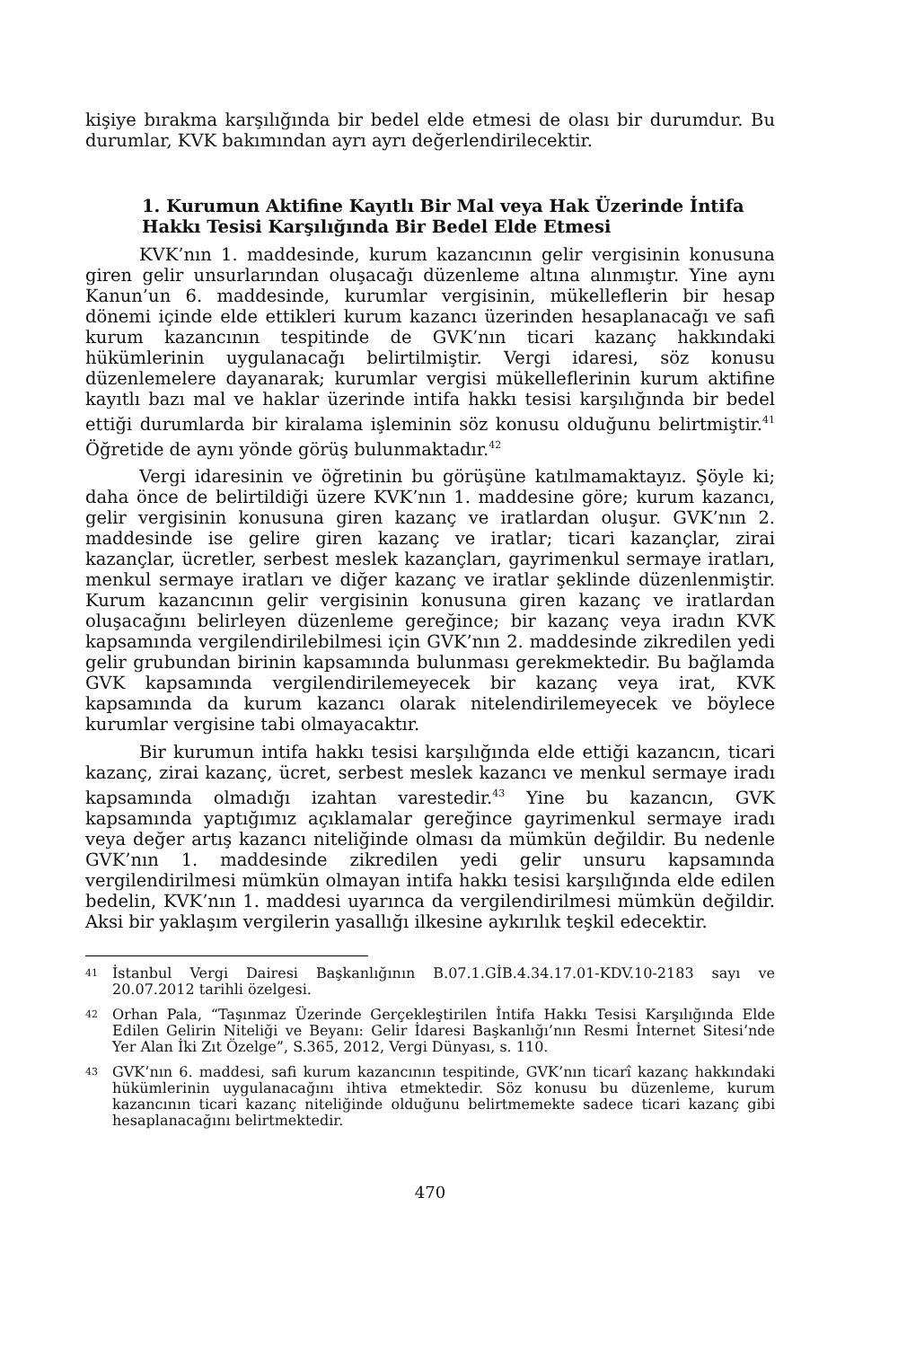kişiye bırakma karşılığında bir bedel elde etmesi de olası bir durumdur. Bu durumlar, KVK bakımından ayrı ayrı değerlendirilecektir.
1. Kurumun Aktifine Kayıtlı Bir Mal veya Hak Üzerinde İntifa Hakkı Tesisi Karşılığında Bir Bedel Elde Etmesi
KVK’nın 1. maddesinde, kurum kazancının gelir vergisinin konusuna giren gelir unsurlarından oluşacağı düzenleme altına alınmıştır. Yine aynı Kanun’un 6. maddesinde, kurumlar vergisinin, mükelleflerin bir hesap dönemi içinde elde ettikleri kurum kazancı üzerinden hesaplanacağı ve safi kurum kazancının tespitinde de GVK’nın ticari kazanç hakkındaki hükümlerinin uygulanacağı belirtilmiştir. Vergi idaresi, söz konusu düzenlemelere dayanarak; kurumlar vergisi mükelleflerinin kurum aktifine kayıtlı bazı mal ve haklar üzerinde intifa hakkı tesisi karşılığında bir bedel ettiği durumlarda bir kiralama işleminin söz konusu olduğunu belirtmiştir.<sup>41</sup> Öğretide de aynı yönde görüş bulunmaktadır.<sup>42</sup>
Vergi idaresinin ve öğretinin bu görüşüne katılmamaktayız. Şöyle ki; daha önce de belirtildiği üzere KVK’nın 1. maddesine göre; kurum kazancı, gelir vergisinin konusuna giren kazanç ve iratlardan oluşur. GVK’nın 2. maddesinde ise gelire giren kazanç ve iratlar; ticari kazançlar, zirai kazançlar, ücretler, serbest meslek kazançları, gayrimenkul sermaye iratları, menkul sermaye iratları ve diğer kazanç ve iratlar şeklinde düzenlenmiştir. Kurum kazancının gelir vergisinin konusuna giren kazanç ve iratlardan oluşacağını belirleyen düzenleme gereğince; bir kazanç veya iradın KVK kapsamında vergilendirilebilmesi için GVK’nın 2. maddesinde zikredilen yedi gelir grubundan birinin kapsamında bulunması gerekmektedir. Bu bağlamda GVK kapsamında vergilendirilemeyecek bir kazanç veya irat, KVK kapsamında da kurum kazancı olarak nitelendirilemeyecek ve böylece kurumlar vergisine tabi olmayacaktır.
Bir kurumun intifa hakkı tesisi karşılığında elde ettiği kazancın, ticari kazanç, zirai kazanç, ücret, serbest meslek kazancı ve menkul sermaye iradı kapsamında olmadığı izahtan varestedir.<sup>43</sup> Yine bu kazancın, GVK kapsamında yaptığımız açıklamalar gereğince gayrimenkul sermaye iradı veya değer artış kazancı niteliğinde olması da mümkün değildir. Bu nedenle GVK’nın 1. maddesinde zikredilen yedi gelir unsuru kapsamında vergilendirilmesi mümkün olmayan intifa hakkı tesisi karşılığında elde edilen bedelin, KVK’nın 1. maddesi uyarınca da vergilendirilmesi mümkün değildir. Aksi bir yaklaşım vergilerin yasallığı ilkesine aykırılık teşkil edecektir.
41
İstanbul Vergi Dairesi Başkanlığının B.07.1.GİB.4.34.17.01-KDV.10-2183 sayı ve 20.07.2012 tarihli özelgesi.
42
Orhan Pala, “Taşınmaz Üzerinde Gerçekleştirilen İntifa Hakkı Tesisi Karşılığında Elde Edilen Gelirin Niteliği ve Beyanı: Gelir İdaresi Başkanlığı’nın Resmi İnternet Sitesi’nde Yer Alan İki Zıt Özelge”, S.365, 2012, Vergi Dünyası, s. 110.
43
GVK’nın 6. maddesi, safi kurum kazancının tespitinde, GVK’nın ticarî kazanç hakkındaki hükümlerinin uygulanacağını ihtiva etmektedir. Söz konusu bu düzenleme, kurum kazancının ticari kazanç niteliğinde olduğunu belirtmemekte sadece ticari kazanç gibi hesaplanacağını belirtmektedir.
470